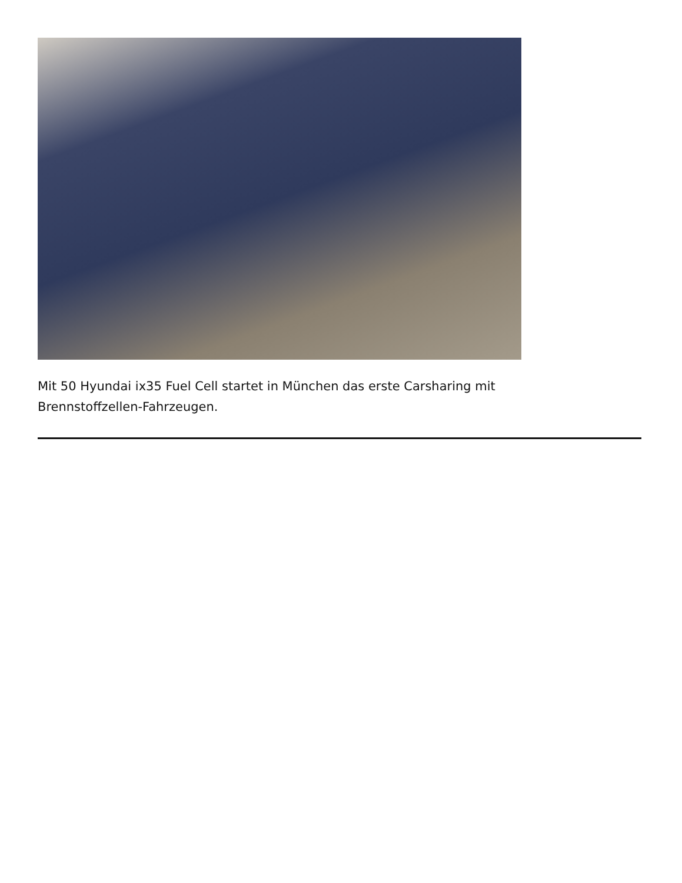Mit 50 Hyundai ix35 Fuel Cell startet in München das erste Carsharing mit Brennstoffzellen-Fahrzeugen.